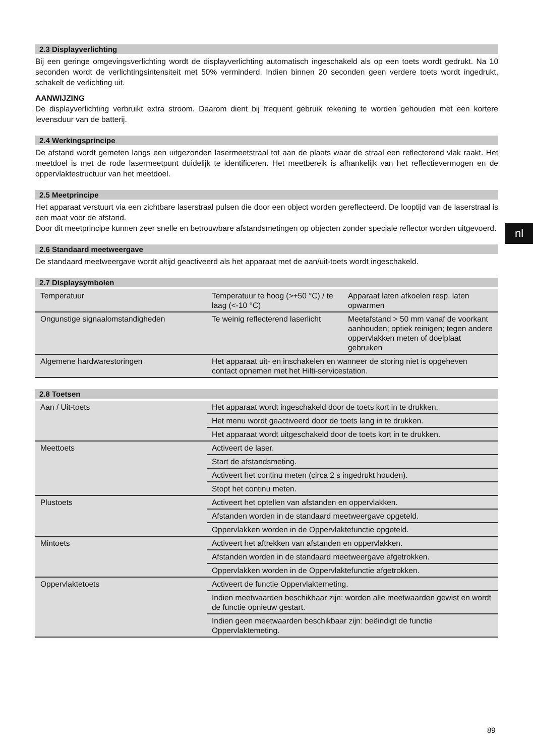2.3 Displayverlichting
Bij een geringe omgevingsverlichting wordt de displayverlichting automatisch ingeschakeld als op een toets wordt gedrukt. Na 10 seconden wordt de verlichtingsintensiteit met 50% verminderd. Indien binnen 20 seconden geen verdere toets wordt ingedrukt, schakelt de verlichting uit.
AANWIJZING
De displayverlichting verbruikt extra stroom. Daarom dient bij frequent gebruik rekening te worden gehouden met een kortere levensduur van de batterij.
2.4 Werkingsprincipe
De afstand wordt gemeten langs een uitgezonden lasermeetstraal tot aan de plaats waar de straal een reflecterend vlak raakt. Het meetdoel is met de rode lasermeetpunt duidelijk te identificeren. Het meetbereik is afhankelijk van het reflectievermogen en de oppervlaktestructuur van het meetdoel.
2.5 Meetprincipe
Het apparaat verstuurt via een zichtbare laserstraal pulsen die door een object worden gereflecteerd. De looptijd van de laserstraal is een maat voor de afstand.
Door dit meetprincipe kunnen zeer snelle en betrouwbare afstandsmetingen op objecten zonder speciale reflector worden uitgevoerd.
2.6 Standaard meetweergave
De standaard meetweergave wordt altijd geactiveerd als het apparaat met de aan/uit-toets wordt ingeschakeld.
2.7 Displaysymbolen
| Temperatuur | Temperatuur te hoog (>+50 °C) / te laag (<-10 °C) | Apparaat laten afkoelen resp. laten opwarmen |
| Ongunstige signaalomstandigheden | Te weinig reflecterend laserlicht | Meetafstand > 50 mm vanaf de voorkant aanhouden; optiek reinigen; tegen andere oppervlakken meten of doelplaat gebruiken |
| Algemene hardwarestoringen | Het apparaat uit- en inschakelen en wanneer de storing niet is opgeheven contact opnemen met het Hilti-servicestation. | |
2.8 Toetsen
| Aan / Uit-toets | Het apparaat wordt ingeschakeld door de toets kort in te drukken. |
| | Het menu wordt geactiveerd door de toets lang in te drukken. |
| | Het apparaat wordt uitgeschakeld door de toets kort in te drukken. |
| Meettoets | Activeert de laser. |
| | Start de afstandsmeting. |
| | Activeert het continu meten (circa 2 s ingedrukt houden). |
| | Stopt het continu meten. |
| Plustoets | Activeert het optellen van afstanden en oppervlakken. |
| | Afstanden worden in de standaard meetweergave opgeteld. |
| | Oppervlakken worden in de Oppervlaktefunctie opgeteld. |
| Mintoets | Activeert het aftrekken van afstanden en oppervlakken. |
| | Afstanden worden in de standaard meetweergave afgetrokken. |
| | Oppervlakken worden in de Oppervlaktefunctie afgetrokken. |
| Oppervlaktetoets | Activeert de functie Oppervlaktemeting. |
| | Indien meetwaarden beschikbaar zijn: worden alle meetwaarden gewist en wordt de functie opnieuw gestart. |
| | Indien geen meetwaarden beschikbaar zijn: beëindigt de functie Oppervlaktemeting. |
nl
89